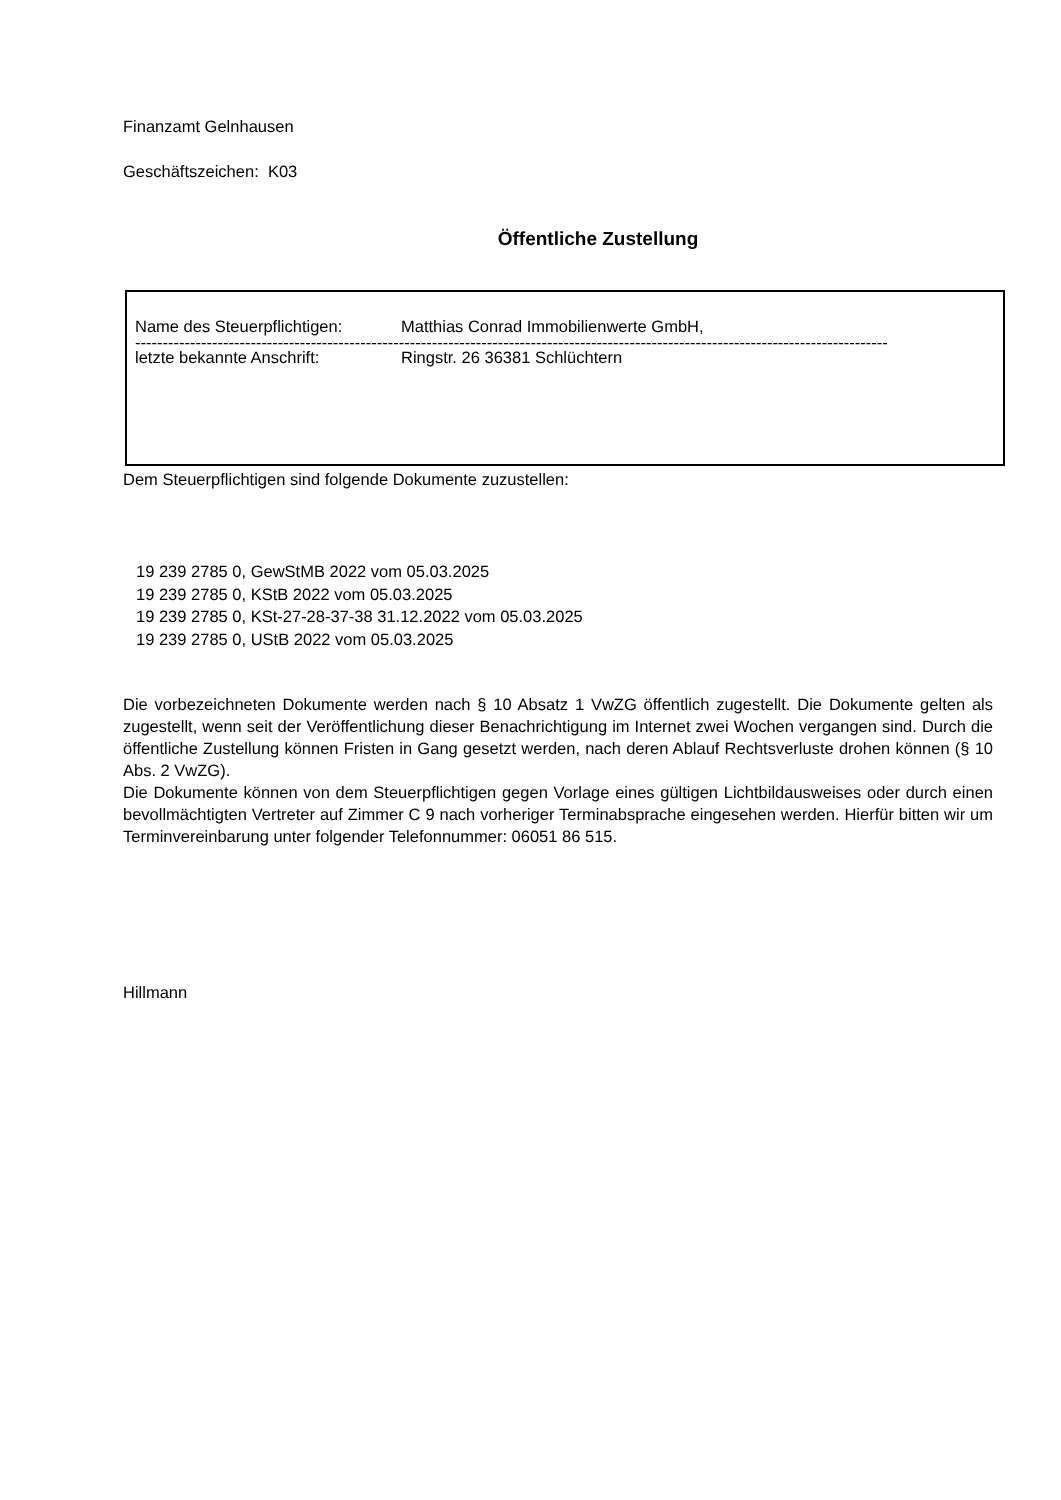Finanzamt Gelnhausen
Geschäftszeichen: K03
Öffentliche Zustellung
Name des Steuerpflichtigen: Matthias Conrad Immobilienwerte GmbH,
-----------------------------------------------------------------------------------------------------------------------------------------
letzte bekannte Anschrift: Ringstr. 26 36381 Schlüchtern
Dem Steuerpflichtigen sind folgende Dokumente zuzustellen:
19 239 2785 0, GewStMB 2022 vom 05.03.2025
19 239 2785 0, KStB 2022 vom 05.03.2025
19 239 2785 0, KSt-27-28-37-38 31.12.2022 vom 05.03.2025
19 239 2785 0, UStB 2022 vom 05.03.2025
Die vorbezeichneten Dokumente werden nach § 10 Absatz 1 VwZG öffentlich zugestellt. Die Dokumente gelten als zugestellt, wenn seit der Veröffentlichung dieser Benachrichtigung im Internet zwei Wochen vergangen sind. Durch die öffentliche Zustellung können Fristen in Gang gesetzt werden, nach deren Ablauf Rechtsverluste drohen können (§ 10 Abs. 2 VwZG).
Die Dokumente können von dem Steuerpflichtigen gegen Vorlage eines gültigen Lichtbildausweises oder durch einen bevollmächtigten Vertreter auf Zimmer C 9 nach vorheriger Terminabsprache eingesehen werden. Hierfür bitten wir um Terminvereinbarung unter folgender Telefonnummer: 06051 86 515.
Hillmann